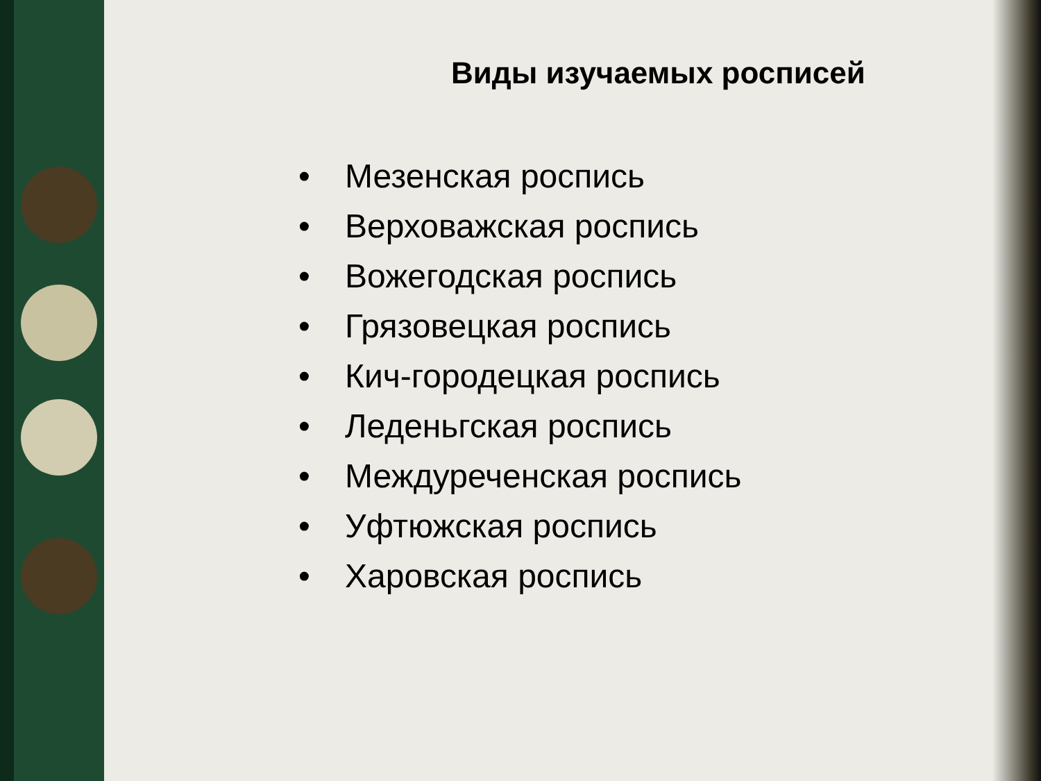Виды изучаемых росписей
• Мезенская роспись
• Верховажская роспись
• Вожегодская роспись
• Грязовецкая роспись
• Кич-городецкая роспись
• Леденьгская роспись
• Междуреченская роспись
• Уфтюжская роспись
• Харовская роспись